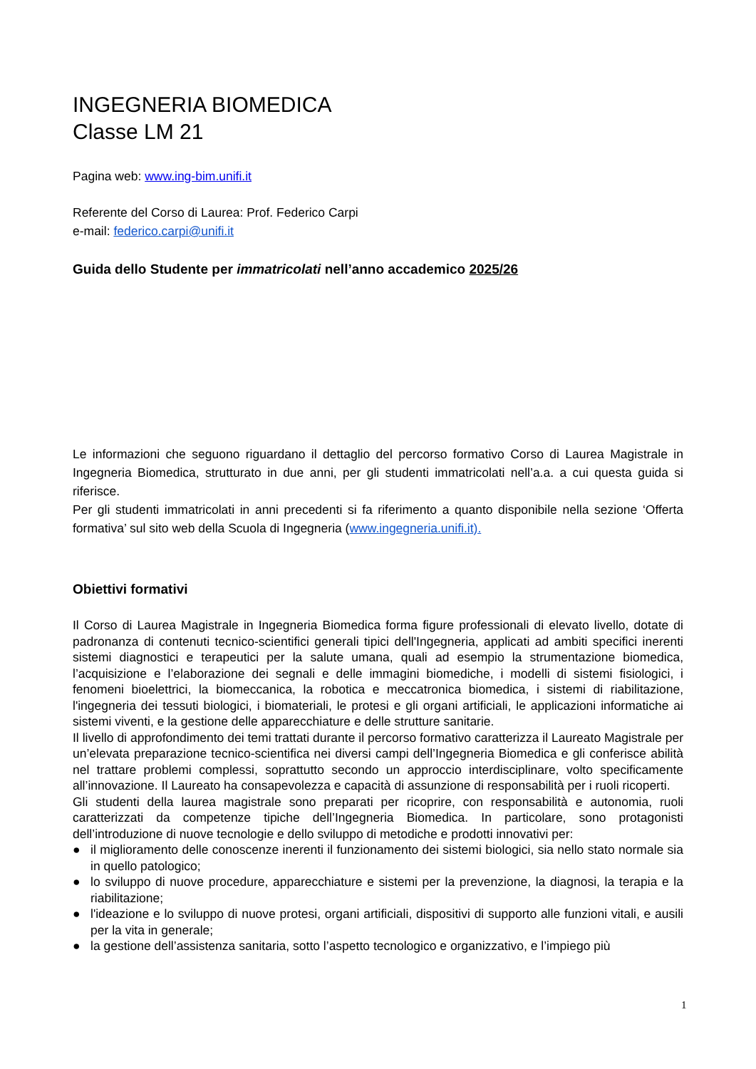INGEGNERIA BIOMEDICA
Classe LM 21
Pagina web: www.ing-bim.unifi.it
Referente del Corso di Laurea: Prof. Federico Carpi
e-mail: federico.carpi@unifi.it
Guida dello Studente per immatricolati nell’anno accademico 2025/26
Le informazioni che seguono riguardano il dettaglio del percorso formativo Corso di Laurea Magistrale in Ingegneria Biomedica, strutturato in due anni, per gli studenti immatricolati nell’a.a. a cui questa guida si riferisce.
Per gli studenti immatricolati in anni precedenti si fa riferimento a quanto disponibile nella sezione ‘Offerta formativa’ sul sito web della Scuola di Ingegneria (www.ingegneria.unifi.it).
Obiettivi formativi
Il Corso di Laurea Magistrale in Ingegneria Biomedica forma figure professionali di elevato livello, dotate di padronanza di contenuti tecnico-scientifici generali tipici dell'Ingegneria, applicati ad ambiti specifici inerenti sistemi diagnostici e terapeutici per la salute umana, quali ad esempio la strumentazione biomedica, l’acquisizione e l’elaborazione dei segnali e delle immagini biomediche, i modelli di sistemi fisiologici, i fenomeni bioelettrici, la biomeccanica, la robotica e meccatronica biomedica, i sistemi di riabilitazione, l'ingegneria dei tessuti biologici, i biomateriali, le protesi e gli organi artificiali, le applicazioni informatiche ai sistemi viventi, e la gestione delle apparecchiature e delle strutture sanitarie.
Il livello di approfondimento dei temi trattati durante il percorso formativo caratterizza il Laureato Magistrale per un’elevata preparazione tecnico-scientifica nei diversi campi dell’Ingegneria Biomedica e gli conferisce abilità nel trattare problemi complessi, soprattutto secondo un approccio interdisciplinare, volto specificamente all’innovazione. Il Laureato ha consapevolezza e capacità di assunzione di responsabilità per i ruoli ricoperti.
Gli studenti della laurea magistrale sono preparati per ricoprire, con responsabilità e autonomia, ruoli caratterizzati da competenze tipiche dell’Ingegneria Biomedica. In particolare, sono protagonisti dell’introduzione di nuove tecnologie e dello sviluppo di metodiche e prodotti innovativi per:
● il miglioramento delle conoscenze inerenti il funzionamento dei sistemi biologici, sia nello stato normale sia in quello patologico;
● lo sviluppo di nuove procedure, apparecchiature e sistemi per la prevenzione, la diagnosi, la terapia e la riabilitazione;
● l'ideazione e lo sviluppo di nuove protesi, organi artificiali, dispositivi di supporto alle funzioni vitali, e ausili per la vita in generale;
● la gestione dell’assistenza sanitaria, sotto l’aspetto tecnologico e organizzativo, e l’impiego più
1